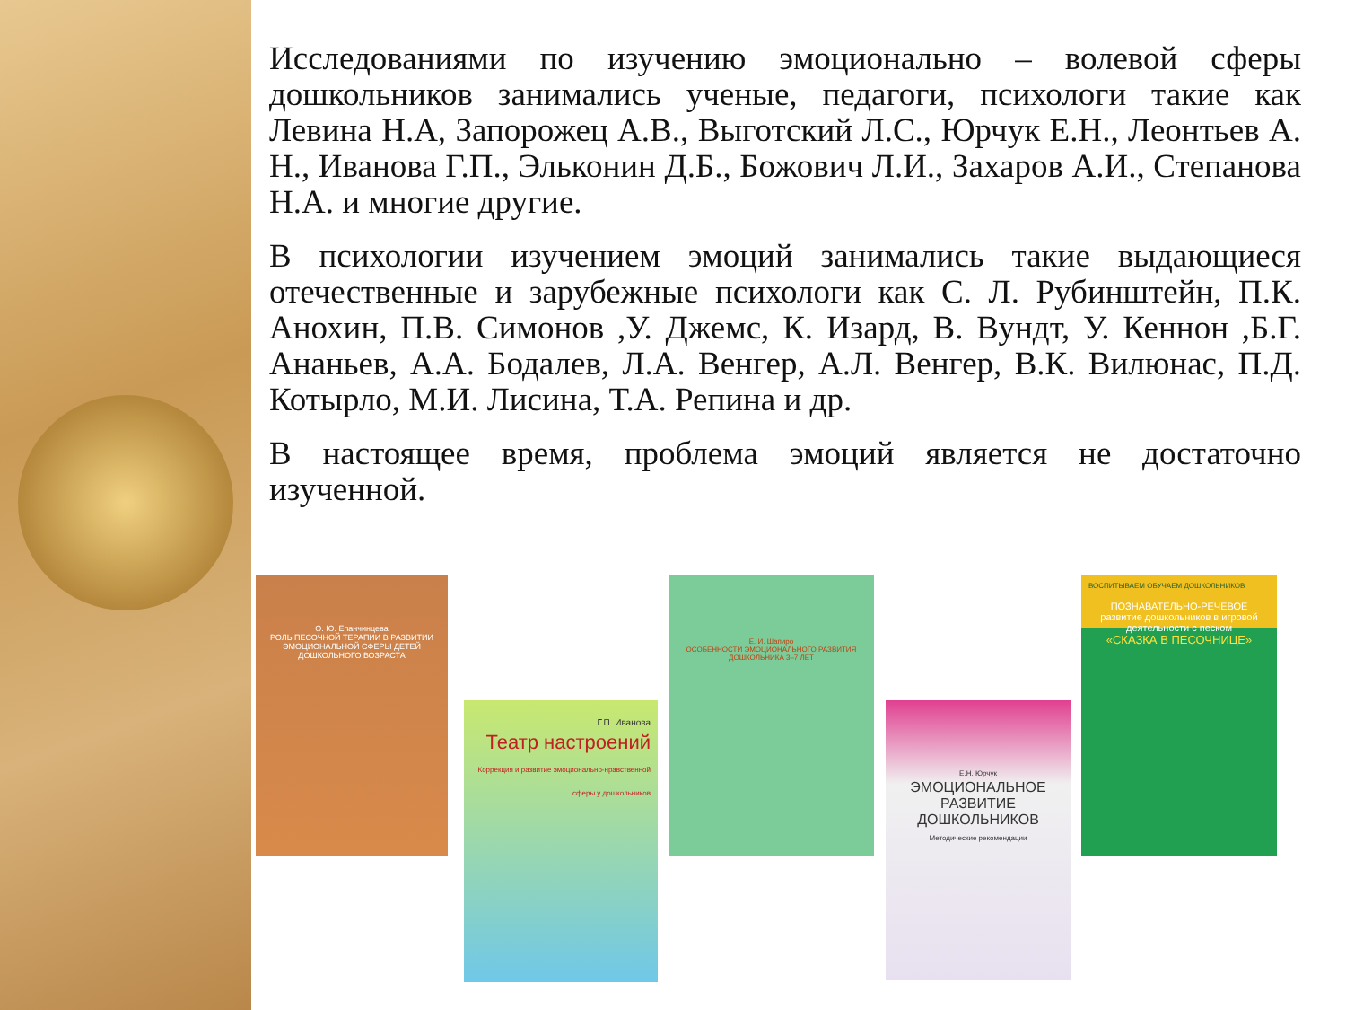Исследованиями по изучению эмоционально – волевой сферы дошкольников занимались ученые, педагоги, психологи такие как Левина Н.А, Запорожец А.В., Выготский Л.С., Юрчук Е.Н., Леонтьев А. Н., Иванова Г.П., Эльконин Д.Б., Божович Л.И., Захаров А.И., Степанова Н.А. и многие другие.
В психологии изучением эмоций занимались такие выдающиеся отечественные и зарубежные психологи как С. Л. Рубинштейн, П.К. Анохин, П.В. Симонов ,У. Джемс, К. Изард, В. Вундт, У. Кеннон ,Б.Г. Ананьев, А.А. Бодалев, Л.А. Венгер, А.Л. Венгер, В.К. Вилюнас, П.Д. Котырло, М.И. Лисина, Т.А. Репина и др.
В настоящее время, проблема эмоций является не достаточно изученной.
О. Ю. Епанчинцева
РОЛЬ ПЕСОЧНОЙ ТЕРАПИИ В РАЗВИТИИ ЭМОЦИОНАЛЬНОЙ СФЕРЫ ДЕТЕЙ ДОШКОЛЬНОГО ВОЗРАСТА
Г.П. Иванова
Театр настроений
Коррекция и развитие эмоционально-нравственной сферы у дошкольников
Е. И. Шапиро
ОСОБЕННОСТИ ЭМОЦИОНАЛЬНОГО РАЗВИТИЯ ДОШКОЛЬНИКА 3–7 ЛЕТ
Е.Н. Юрчук
ЭМОЦИОНАЛЬНОЕ РАЗВИТИЕ ДОШКОЛЬНИКОВ
Методические рекомендации
ВОСПИТЫВАЕМ ОБУЧАЕМ ДОШКОЛЬНИКОВ
ПОЗНАВАТЕЛЬНО-РЕЧЕВОЕ развитие дошкольников в игровой деятельности с песком
«СКАЗКА В ПЕСОЧНИЦЕ»